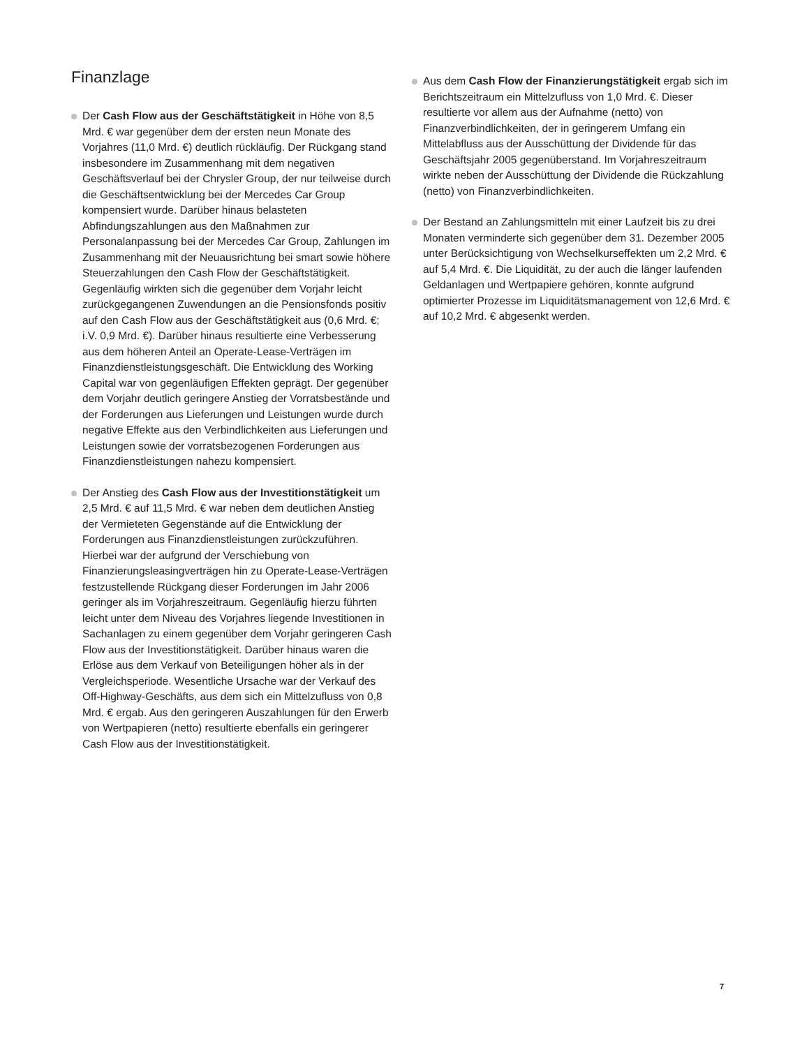Finanzlage
Der Cash Flow aus der Geschäftstätigkeit in Höhe von 8,5 Mrd. € war gegenüber dem der ersten neun Monate des Vorjahres (11,0 Mrd. €) deutlich rückläufig. Der Rückgang stand insbesondere im Zusammenhang mit dem negativen Geschäftsverlauf bei der Chrysler Group, der nur teilweise durch die Geschäftsentwicklung bei der Mercedes Car Group kompensiert wurde. Darüber hinaus belasteten Abfindungszahlungen aus den Maßnahmen zur Personalanpassung bei der Mercedes Car Group, Zahlungen im Zusammenhang mit der Neuausrichtung bei smart sowie höhere Steuerzahlungen den Cash Flow der Geschäftstätigkeit. Gegenläufig wirkten sich die gegenüber dem Vorjahr leicht zurückgegangenen Zuwendungen an die Pensionsfonds positiv auf den Cash Flow aus der Geschäftstätigkeit aus (0,6 Mrd. €; i.V. 0,9 Mrd. €). Darüber hinaus resultierte eine Verbesserung aus dem höheren Anteil an Operate-Lease-Verträgen im Finanzdienstleistungsgeschäft. Die Entwicklung des Working Capital war von gegenläufigen Effekten geprägt. Der gegenüber dem Vorjahr deutlich geringere Anstieg der Vorratsbestände und der Forderungen aus Lieferungen und Leistungen wurde durch negative Effekte aus den Verbindlichkeiten aus Lieferungen und Leistungen sowie der vorratsbezogenen Forderungen aus Finanzdienstleistungen nahezu kompensiert.
Der Anstieg des Cash Flow aus der Investitionstätigkeit um 2,5 Mrd. € auf 11,5 Mrd. € war neben dem deutlichen Anstieg der Vermieteten Gegenstände auf die Entwicklung der Forderungen aus Finanzdienstleistungen zurückzuführen. Hierbei war der aufgrund der Verschiebung von Finanzierungsleasingverträgen hin zu Operate-Lease-Verträgen festzustellende Rückgang dieser Forderungen im Jahr 2006 geringer als im Vorjahreszeitraum. Gegenläufig hierzu führten leicht unter dem Niveau des Vorjahres liegende Investitionen in Sachanlagen zu einem gegenüber dem Vorjahr geringeren Cash Flow aus der Investitionstätigkeit. Darüber hinaus waren die Erlöse aus dem Verkauf von Beteiligungen höher als in der Vergleichsperiode. Wesentliche Ursache war der Verkauf des Off-Highway-Geschäfts, aus dem sich ein Mittelzufluss von 0,8 Mrd. € ergab. Aus den geringeren Auszahlungen für den Erwerb von Wertpapieren (netto) resultierte ebenfalls ein geringerer Cash Flow aus der Investitionstätigkeit.
Aus dem Cash Flow der Finanzierungstätigkeit ergab sich im Berichtszeitraum ein Mittelzufluss von 1,0 Mrd. €. Dieser resultierte vor allem aus der Aufnahme (netto) von Finanzverbindlichkeiten, der in geringerem Umfang ein Mittelabfluss aus der Ausschüttung der Dividende für das Geschäftsjahr 2005 gegenüberstand. Im Vorjahreszeitraum wirkte neben der Ausschüttung der Dividende die Rückzahlung (netto) von Finanzverbindlichkeiten.
Der Bestand an Zahlungsmitteln mit einer Laufzeit bis zu drei Monaten verminderte sich gegenüber dem 31. Dezember 2005 unter Berücksichtigung von Wechselkurseffekten um 2,2 Mrd. € auf 5,4 Mrd. €. Die Liquidität, zu der auch die länger laufenden Geldanlagen und Wertpapiere gehören, konnte aufgrund optimierter Prozesse im Liquiditätsmanagement von 12,6 Mrd. € auf 10,2 Mrd. € abgesenkt werden.
7